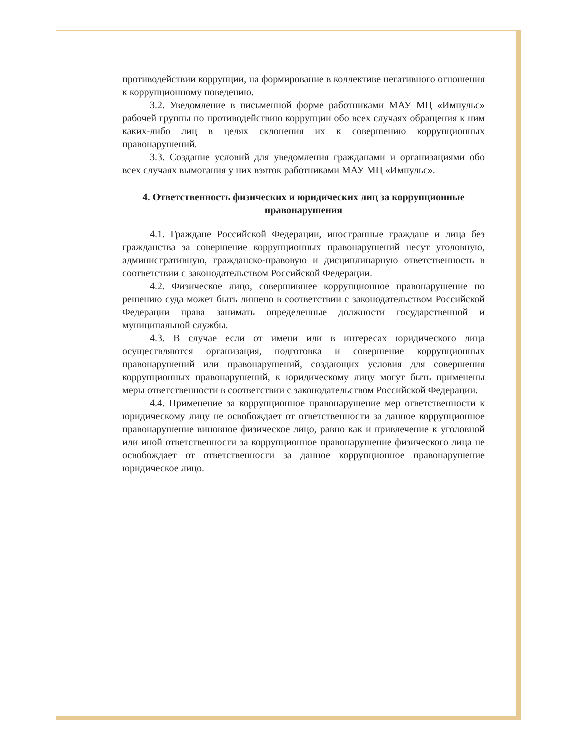противодействии коррупции, на формирование в коллективе негативного отношения к коррупционному поведению.
3.2. Уведомление в письменной форме работниками МАУ МЦ «Импульс» рабочей группы по противодействию коррупции обо всех случаях обращения к ним каких-либо лиц в целях склонения их к совершению коррупционных правонарушений.
3.3. Создание условий для уведомления гражданами и организациями обо всех случаях вымогания у них взяток работниками МАУ МЦ «Импульс».
4. Ответственность физических и юридических лиц за коррупционные правонарушения
4.1. Граждане Российской Федерации, иностранные граждане и лица без гражданства за совершение коррупционных правонарушений несут уголовную, административную, гражданско-правовую и дисциплинарную ответственность в соответствии с законодательством Российской Федерации.
4.2. Физическое лицо, совершившее коррупционное правонарушение по решению суда может быть лишено в соответствии с законодательством Российской Федерации права занимать определенные должности государственной и муниципальной службы.
4.3. В случае если от имени или в интересах юридического лица осуществляются организация, подготовка и совершение коррупционных правонарушений или правонарушений, создающих условия для совершения коррупционных правонарушений, к юридическому лицу могут быть применены меры ответственности в соответствии с законодательством Российской Федерации.
4.4. Применение за коррупционное правонарушение мер ответственности к юридическому лицу не освобождает от ответственности за данное коррупционное правонарушение виновное физическое лицо, равно как и привлечение к уголовной или иной ответственности за коррупционное правонарушение физического лица не освобождает от ответственности за данное коррупционное правонарушение юридическое лицо.